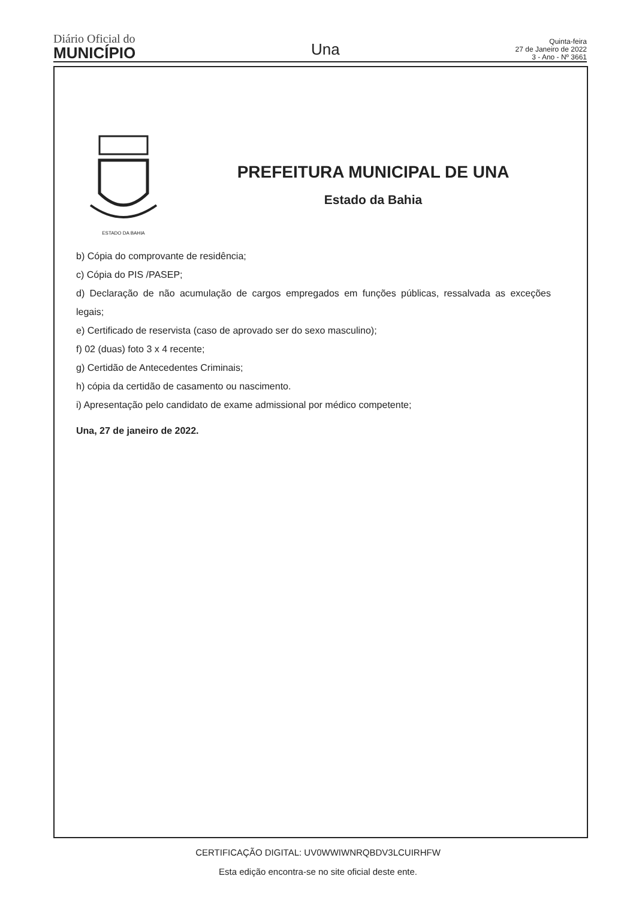Diário Oficial do
MUNICÍPIO
Una
Quinta-feira
27 de Janeiro de 2022
3 - Ano - Nº 3661
ESTADO DA BAHIA
PREFEITURA MUNICIPAL DE UNA
Estado da Bahia
b) Cópia do comprovante de residência;
c) Cópia do PIS /PASEP;
d) Declaração de não acumulação de cargos empregados em funções públicas, ressalvada as exceções legais;
e) Certificado de reservista (caso de aprovado ser do sexo masculino);
f) 02 (duas) foto 3 x 4 recente;
g) Certidão de Antecedentes Criminais;
h) cópia da certidão de casamento ou nascimento.
i) Apresentação pelo candidato de exame admissional por médico competente;
Una, 27 de janeiro de 2022.
CERTIFICAÇÃO DIGITAL: UV0WWIWNRQBDV3LCUIRHFW
Esta edição encontra-se no site oficial deste ente.